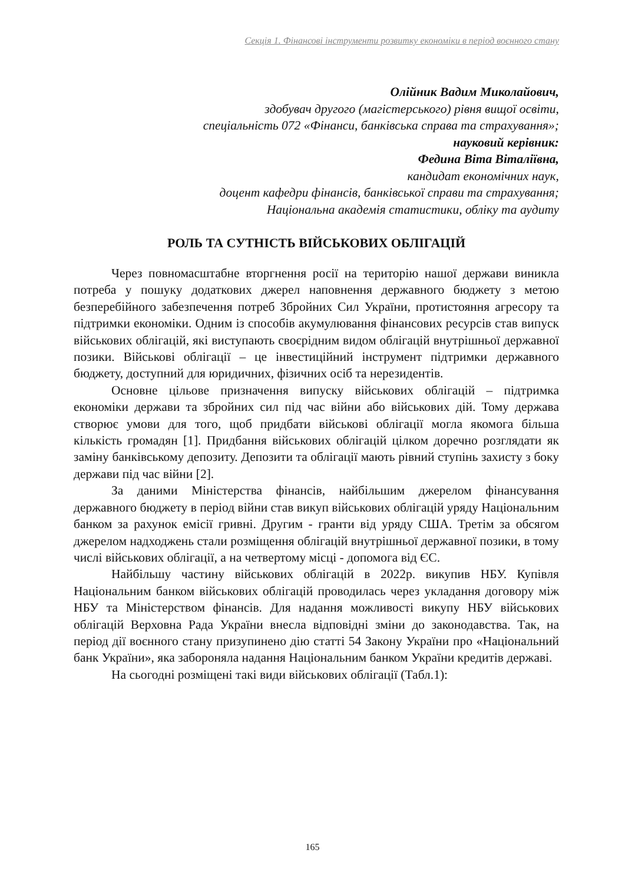Секція 1. Фінансові інструменти розвитку економіки в період воєнного стану
Олійник Вадим Миколайович,
здобувач другого (магістерського) рівня вищої освіти,
спеціальність 072 «Фінанси, банківська справа та страхування»;
науковий керівник:
Федина Віта Віталіївна,
кандидат економічних наук,
доцент кафедри фінансів, банківської справи та страхування;
Національна академія статистики, обліку та аудиту
РОЛЬ ТА СУТНІСТЬ ВІЙСЬКОВИХ ОБЛІГАЦІЙ
Через повномасштабне вторгнення росії на територію нашої держави виникла потреба у пошуку додаткових джерел наповнення державного бюджету з метою безперебійного забезпечення потреб Збройних Сил України, протистояння агресору та підтримки економіки. Одним із способів акумулювання фінансових ресурсів став випуск військових облігацій, які виступають своєрідним видом облігацій внутрішньої державної позики. Військові облігації – це інвестиційний інструмент підтримки державного бюджету, доступний для юридичних, фізичних осіб та нерезидентів.
Основне цільове призначення випуску військових облігацій – підтримка економіки держави та збройних сил під час війни або військових дій. Тому держава створює умови для того, щоб придбати військові облігації могла якомога більша кількість громадян [1]. Придбання військових облігацій цілком доречно розглядати як заміну банківському депозиту. Депозити та облігації мають рівний ступінь захисту з боку держави під час війни [2].
За даними Міністерства фінансів, найбільшим джерелом фінансування державного бюджету в період війни став викуп військових облігацій уряду Національним банком за рахунок емісії гривні. Другим - гранти від уряду США. Третім за обсягом джерелом надходжень стали розміщення облігацій внутрішньої державної позики, в тому числі військових облігації, а на четвертому місці - допомога від ЄС.
Найбільшу частину військових облігацій в 2022р. викупив НБУ. Купівля Національним банком військових облігацій проводилась через укладання договору між НБУ та Міністерством фінансів. Для надання можливості викупу НБУ військових облігацій Верховна Рада України внесла відповідні зміни до законодавства. Так, на період дії воєнного стану призупинено дію статті 54 Закону України про «Національний банк України», яка забороняла надання Національним банком України кредитів державі.
На сьогодні розміщені такі види військових облігації (Табл.1):
165